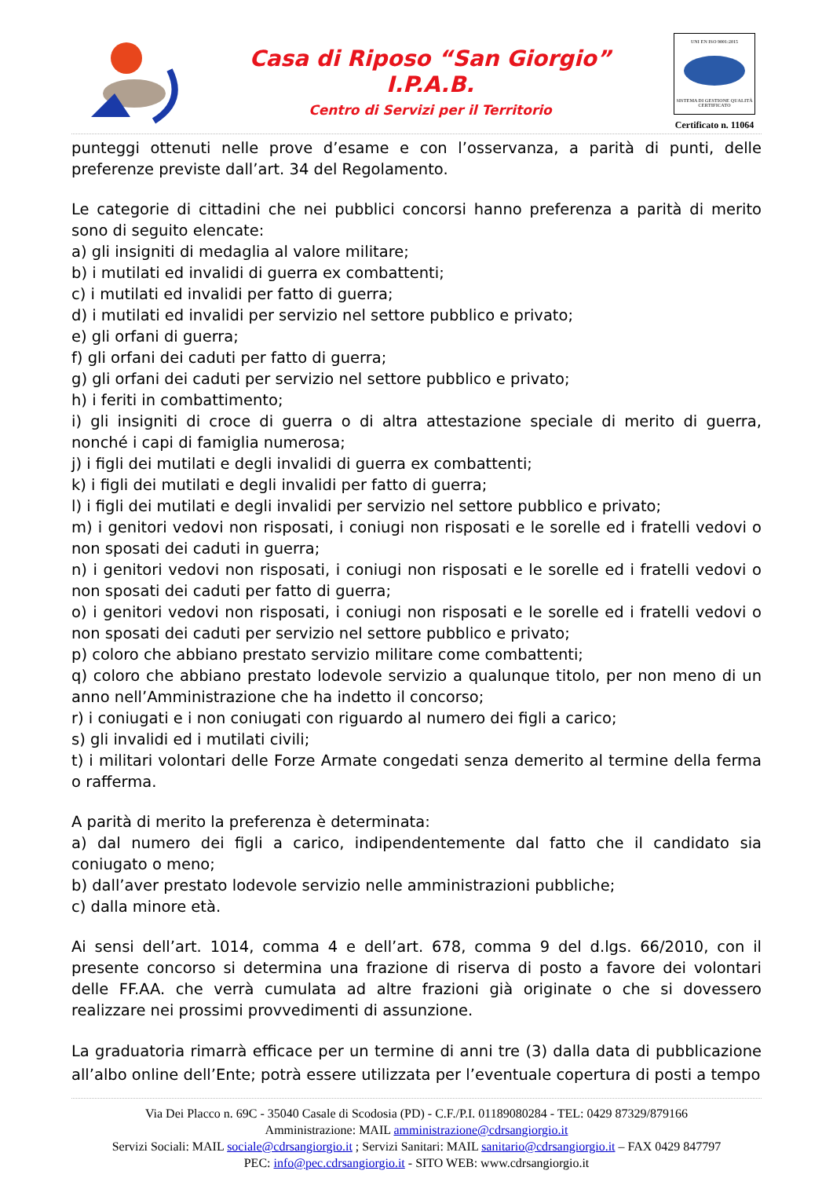Casa di Riposo “San Giorgio”
I.P.A.B.
Centro di Servizi per il Territorio
UNI EN ISO 9001:2015
SISTEMA DI GESTIONE QUALITÀ CERTIFICATO
Certificato n. 11064
punteggi ottenuti nelle prove d’esame e con l’osservanza, a parità di punti, delle preferenze previste dall’art. 34 del Regolamento.
Le categorie di cittadini che nei pubblici concorsi hanno preferenza a parità di merito sono di seguito elencate:
a) gli insigniti di medaglia al valore militare;
b) i mutilati ed invalidi di guerra ex combattenti;
c) i mutilati ed invalidi per fatto di guerra;
d) i mutilati ed invalidi per servizio nel settore pubblico e privato;
e) gli orfani di guerra;
f) gli orfani dei caduti per fatto di guerra;
g) gli orfani dei caduti per servizio nel settore pubblico e privato;
h) i feriti in combattimento;
i) gli insigniti di croce di guerra o di altra attestazione speciale di merito di guerra, nonché i capi di famiglia numerosa;
j) i figli dei mutilati e degli invalidi di guerra ex combattenti;
k) i figli dei mutilati e degli invalidi per fatto di guerra;
l) i figli dei mutilati e degli invalidi per servizio nel settore pubblico e privato;
m) i genitori vedovi non risposati, i coniugi non risposati e le sorelle ed i fratelli vedovi o non sposati dei caduti in guerra;
n) i genitori vedovi non risposati, i coniugi non risposati e le sorelle ed i fratelli vedovi o non sposati dei caduti per fatto di guerra;
o) i genitori vedovi non risposati, i coniugi non risposati e le sorelle ed i fratelli vedovi o non sposati dei caduti per servizio nel settore pubblico e privato;
p) coloro che abbiano prestato servizio militare come combattenti;
q) coloro che abbiano prestato lodevole servizio a qualunque titolo, per non meno di un anno nell’Amministrazione che ha indetto il concorso;
r) i coniugati e i non coniugati con riguardo al numero dei figli a carico;
s) gli invalidi ed i mutilati civili;
t) i militari volontari delle Forze Armate congedati senza demerito al termine della ferma o rafferma.
A parità di merito la preferenza è determinata:
a) dal numero dei figli a carico, indipendentemente dal fatto che il candidato sia coniugato o meno;
b) dall’aver prestato lodevole servizio nelle amministrazioni pubbliche;
c) dalla minore età.
Ai sensi dell’art. 1014, comma 4 e dell’art. 678, comma 9 del d.lgs. 66/2010, con il presente concorso si determina una frazione di riserva di posto a favore dei volontari delle FF.AA. che verrà cumulata ad altre frazioni già originate o che si dovessero realizzare nei prossimi provvedimenti di assunzione.
La graduatoria rimarrà efficace per un termine di anni tre (3) dalla data di pubblicazione all’albo online dell’Ente; potrà essere utilizzata per l’eventuale copertura di posti a tempo
Via Dei Placco n. 69C - 35040 Casale di Scodosia (PD) - C.F./P.I. 01189080284 - TEL: 0429 87329/879166
Amministrazione: MAIL amministrazione@cdrsangiorgio.it
Servizi Sociali: MAIL sociale@cdrsangiorgio.it ; Servizi Sanitari: MAIL sanitario@cdrsangiorgio.it – FAX 0429 847797
PEC: info@pec.cdrsangiorgio.it - SITO WEB: www.cdrsangiorgio.it